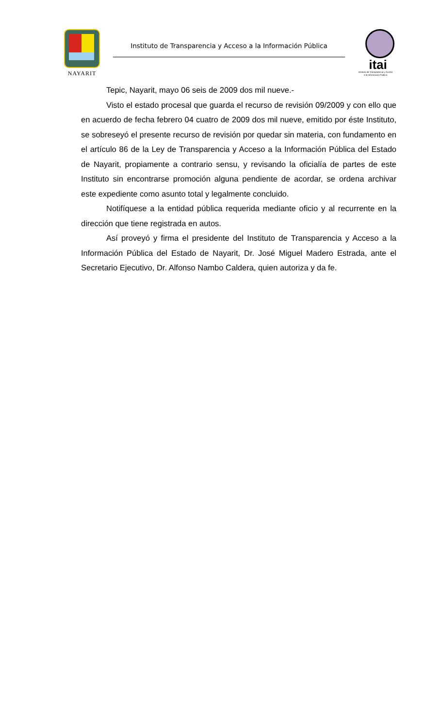NAYARIT
Instituto de Transparencia y Acceso a la Información Pública
itai
Instituto de Transparencia y Acceso
a la Información Pública
Tepic, Nayarit, mayo 06 seis de 2009 dos mil nueve.-
Visto el estado procesal que guarda el recurso de revisión 09/2009 y con ello que en acuerdo de fecha febrero 04 cuatro de 2009 dos mil nueve, emitido por éste Instituto, se sobreseyó el presente recurso de revisión por quedar sin materia, con fundamento en el artículo 86 de la Ley de Transparencia y Acceso a la Información Pública del Estado de Nayarit, propiamente a contrario sensu, y revisando la oficialía de partes de este Instituto sin encontrarse promoción alguna pendiente de acordar, se ordena archivar este expediente como asunto total y legalmente concluido.
Notifíquese a la entidad pública requerida mediante oficio y al recurrente en la dirección que tiene registrada en autos.
Así proveyó y firma el presidente del Instituto de Transparencia y Acceso a la Información Pública del Estado de Nayarit, Dr. José Miguel Madero Estrada, ante el Secretario Ejecutivo, Dr. Alfonso Nambo Caldera, quien autoriza y da fe.